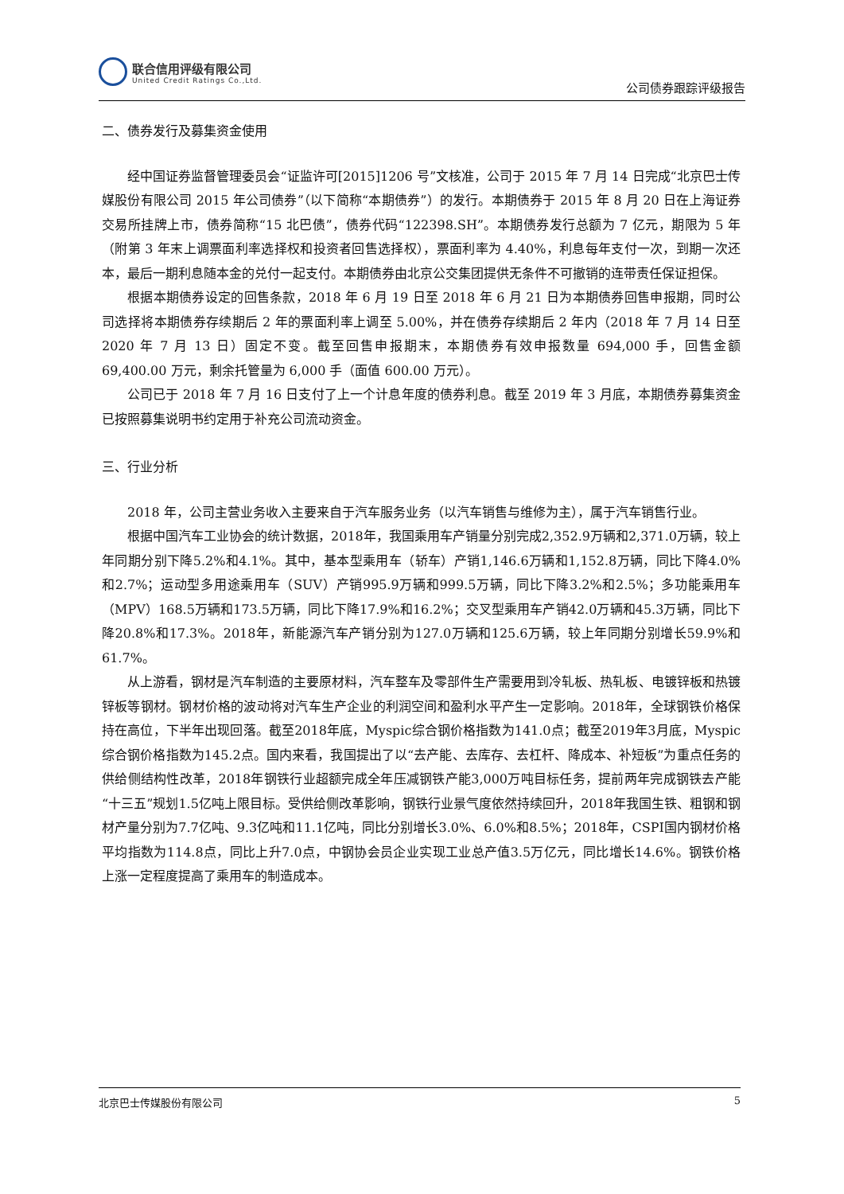联合信用评级有限公司
United Credit Ratings Co.,Ltd.
公司债券跟踪评级报告
二、债券发行及募集资金使用
经中国证券监督管理委员会“证监许可[2015]1206 号”文核准，公司于 2015 年 7 月 14 日完成“北京巴士传媒股份有限公司 2015 年公司债券”（以下简称“本期债券”）的发行。本期债券于 2015 年 8 月 20 日在上海证券交易所挂牌上市，债券简称“15 北巴债”，债券代码“122398.SH”。本期债券发行总额为 7 亿元，期限为 5 年（附第 3 年末上调票面利率选择权和投资者回售选择权），票面利率为 4.40%，利息每年支付一次，到期一次还本，最后一期利息随本金的兑付一起支付。本期债券由北京公交集团提供无条件不可撤销的连带责任保证担保。
根据本期债券设定的回售条款，2018 年 6 月 19 日至 2018 年 6 月 21 日为本期债券回售申报期，同时公司选择将本期债券存续期后 2 年的票面利率上调至 5.00%，并在债券存续期后 2 年内（2018 年 7 月 14 日至 2020 年 7 月 13 日）固定不变。截至回售申报期末，本期债券有效申报数量 694,000 手，回售金额 69,400.00 万元，剩余托管量为 6,000 手（面值 600.00 万元）。
公司已于 2018 年 7 月 16 日支付了上一个计息年度的债券利息。截至 2019 年 3 月底，本期债券募集资金已按照募集说明书约定用于补充公司流动资金。
三、行业分析
2018 年，公司主营业务收入主要来自于汽车服务业务（以汽车销售与维修为主），属于汽车销售行业。
根据中国汽车工业协会的统计数据，2018年，我国乘用车产销量分别完成2,352.9万辆和2,371.0万辆，较上年同期分别下降5.2%和4.1%。其中，基本型乘用车（轿车）产销1,146.6万辆和1,152.8万辆，同比下降4.0%和2.7%；运动型多用途乘用车（SUV）产销995.9万辆和999.5万辆，同比下降3.2%和2.5%；多功能乘用车（MPV）168.5万辆和173.5万辆，同比下降17.9%和16.2%；交叉型乘用车产销42.0万辆和45.3万辆，同比下降20.8%和17.3%。2018年，新能源汽车产销分别为127.0万辆和125.6万辆，较上年同期分别增长59.9%和61.7%。
从上游看，钢材是汽车制造的主要原材料，汽车整车及零部件生产需要用到冷轧板、热轧板、电镀锌板和热镀锌板等钢材。钢材价格的波动将对汽车生产企业的利润空间和盈利水平产生一定影响。2018年，全球钢铁价格保持在高位，下半年出现回落。截至2018年底，Myspic综合钢价格指数为141.0点；截至2019年3月底，Myspic综合钢价格指数为145.2点。国内来看，我国提出了以“去产能、去库存、去杠杆、降成本、补短板”为重点任务的供给侧结构性改革，2018年钢铁行业超额完成全年压减钢铁产能3,000万吨目标任务，提前两年完成钢铁去产能“十三五”规划1.5亿吨上限目标。受供给侧改革影响，钢铁行业景气度依然持续回升，2018年我国生铁、粗钢和钢材产量分别为7.7亿吨、9.3亿吨和11.1亿吨，同比分别增长3.0%、6.0%和8.5%；2018年，CSPI国内钢材价格平均指数为114.8点，同比上升7.0点，中钢协会员企业实现工业总产值3.5万亿元，同比增长14.6%。钢铁价格上涨一定程度提高了乘用车的制造成本。
北京巴士传媒股份有限公司 5